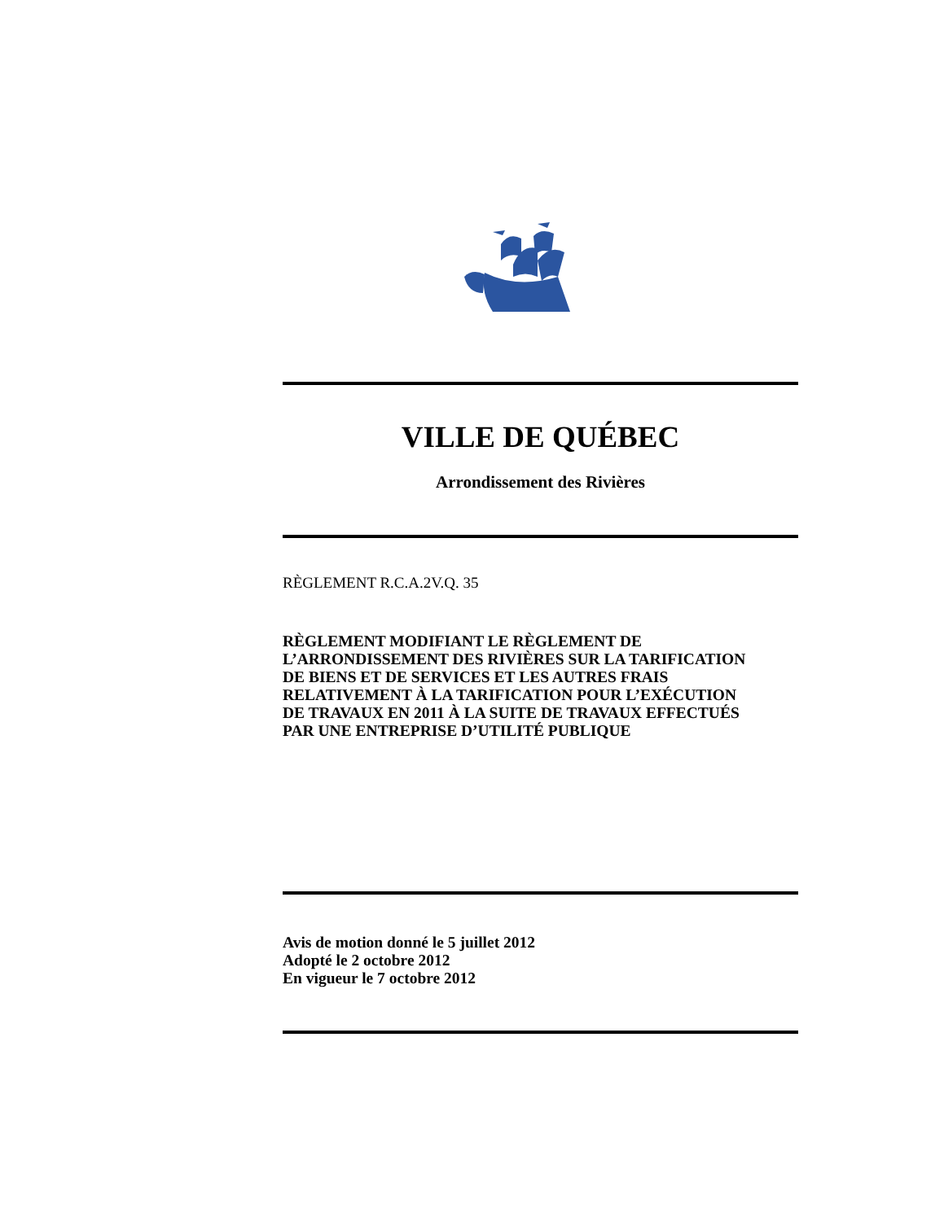VILLE DE QUÉBEC
Arrondissement des Rivières
RÈGLEMENT R.C.A.2V.Q. 35
RÈGLEMENT MODIFIANT LE RÈGLEMENT DE
L’ARRONDISSEMENT DES RIVIÈRES SUR LA TARIFICATION
DE BIENS ET DE SERVICES ET LES AUTRES FRAIS
RELATIVEMENT À LA TARIFICATION POUR L’EXÉCUTION
DE TRAVAUX EN 2011 À LA SUITE DE TRAVAUX EFFECTUÉS
PAR UNE ENTREPRISE D’UTILITÉ PUBLIQUE
Avis de motion donné le 5 juillet 2012
Adopté le 2 octobre 2012
En vigueur le 7 octobre 2012